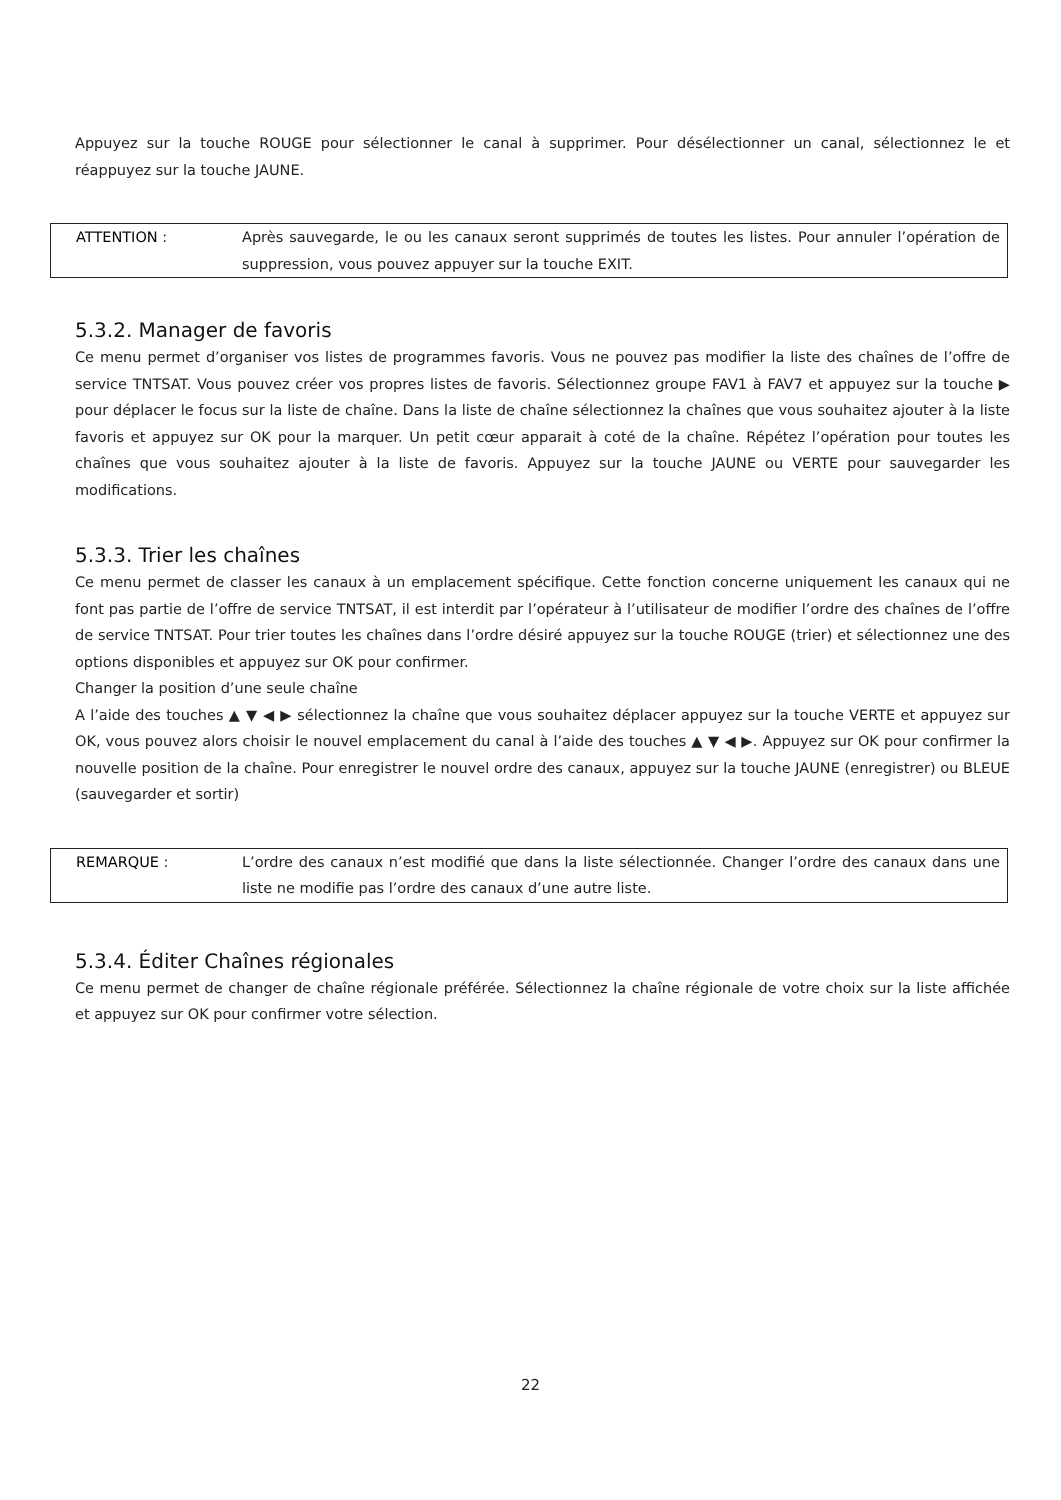Appuyez sur la touche ROUGE pour sélectionner le canal à supprimer. Pour désélectionner un canal, sélectionnez le et réappuyez sur la touche JAUNE.
ATTENTION : Après sauvegarde, le ou les canaux seront supprimés de toutes les listes. Pour annuler l’opération de suppression, vous pouvez appuyer sur la touche EXIT.
5.3.2. Manager de favoris
Ce menu permet d’organiser vos listes de programmes favoris. Vous ne pouvez pas modifier la liste des chaînes de l’offre de service TNTSAT. Vous pouvez créer vos propres listes de favoris. Sélectionnez groupe FAV1 à FAV7 et appuyez sur la touche ▶ pour déplacer le focus sur la liste de chaîne. Dans la liste de chaîne sélectionnez la chaînes que vous souhaitez ajouter à la liste favoris et appuyez sur OK pour la marquer. Un petit cœur apparait à coté de la chaîne. Répétez l’opération pour toutes les chaînes que vous souhaitez ajouter à la liste de favoris. Appuyez sur la touche JAUNE ou VERTE pour sauvegarder les modifications.
5.3.3. Trier les chaînes
Ce menu permet de classer les canaux à un emplacement spécifique. Cette fonction concerne uniquement les canaux qui ne font pas partie de l’offre de service TNTSAT, il est interdit par l’opérateur à l’utilisateur de modifier l’ordre des chaînes de l’offre de service TNTSAT. Pour trier toutes les chaînes dans l’ordre désiré appuyez sur la touche ROUGE (trier) et sélectionnez une des options disponibles et appuyez sur OK pour confirmer.
Changer la position d’une seule chaîne
A l’aide des touches ▲ ▼ ◀ ▶ sélectionnez la chaîne que vous souhaitez déplacer appuyez sur la touche VERTE et appuyez sur OK, vous pouvez alors choisir le nouvel emplacement du canal à l’aide des touches ▲ ▼ ◀ ▶. Appuyez sur OK pour confirmer la nouvelle position de la chaîne. Pour enregistrer le nouvel ordre des canaux, appuyez sur la touche JAUNE (enregistrer) ou BLEUE (sauvegarder et sortir)
REMARQUE : L’ordre des canaux n’est modifié que dans la liste sélectionnée. Changer l’ordre des canaux dans une liste ne modifie pas l’ordre des canaux d’une autre liste.
5.3.4. Éditer Chaînes régionales
Ce menu permet de changer de chaîne régionale préférée. Sélectionnez la chaîne régionale de votre choix sur la liste affichée et appuyez sur OK pour confirmer votre sélection.
22